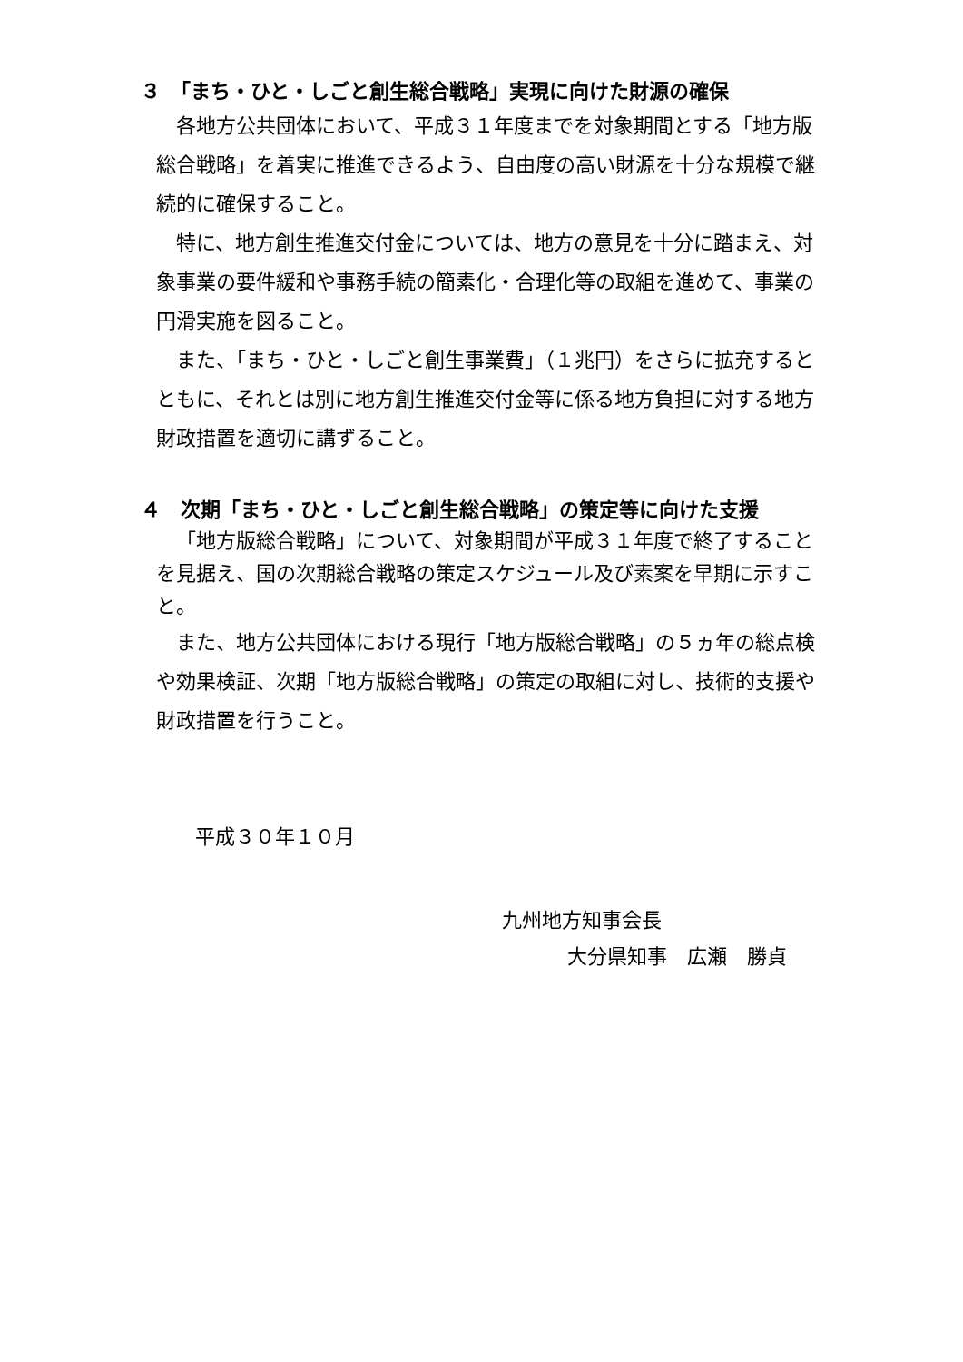３　「まち・ひと・しごと創生総合戦略」実現に向けた財源の確保
各地方公共団体において、平成３１年度までを対象期間とする「地方版総合戦略」を着実に推進できるよう、自由度の高い財源を十分な規模で継続的に確保すること。
特に、地方創生推進交付金については、地方の意見を十分に踏まえ、対象事業の要件緩和や事務手続の簡素化・合理化等の取組を進めて、事業の円滑実施を図ること。
また、「まち・ひと・しごと創生事業費」（１兆円）をさらに拡充するとともに、それとは別に地方創生推進交付金等に係る地方負担に対する地方財政措置を適切に講ずること。
４　次期「まち・ひと・しごと創生総合戦略」の策定等に向けた支援
「地方版総合戦略」について、対象期間が平成３１年度で終了することを見据え、国の次期総合戦略の策定スケジュール及び素案を早期に示すこと。
また、地方公共団体における現行「地方版総合戦略」の５ヵ年の総点検や効果検証、次期「地方版総合戦略」の策定の取組に対し、技術的支援や財政措置を行うこと。
平成３０年１０月
九州地方知事会長
大分県知事　広瀬　勝貞